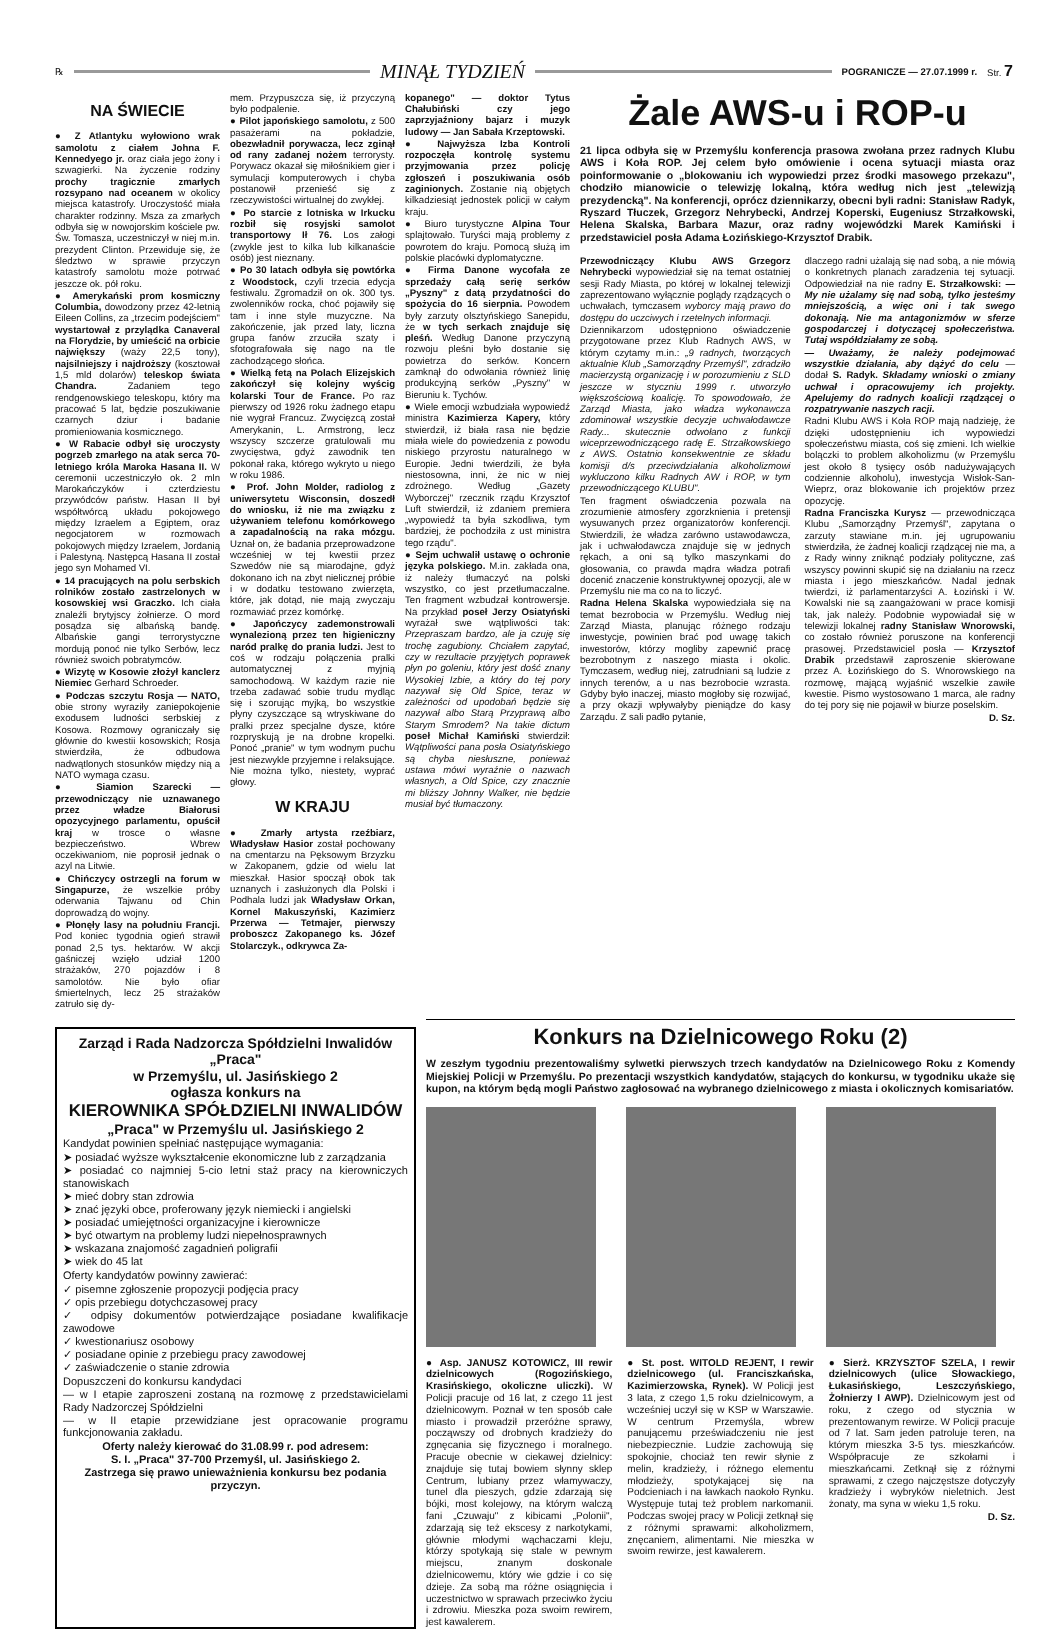℞
MINĄŁ TYDZIEŃ
POGRANICZE — 27.07.1999 r. Str. 7
NA ŚWIECIE
● Z Atlantyku wyłowiono wrak samolotu z ciałem Johna F. Kennedyego jr. oraz ciała jego żony i szwagierki. Na życzenie rodziny prochy tragicznie zmarłych rozsypano nad oceanem w okolicy miejsca katastrofy. Uroczystość miała charakter rodzinny. Msza za zmarłych odbyła się w nowojorskim kościele pw. Św. Tomasza, uczestniczył w niej m.in. prezydent Clinton. Przewiduje się, że śledztwo w sprawie przyczyn katastrofy samolotu może potrwać jeszcze ok. pół roku.
● Amerykański prom kosmiczny Columbia, dowodzony przez 42-letnią Eileen Collins, za „trzecim podejściem" wystartował z przylądka Canaveral na Florydzie, by umieścić na orbicie największy (waży 22,5 tony), najsilniejszy i najdroższy (kosztował 1,5 mld dolarów) teleskop świata Chandra. Zadaniem tego rendgenowskiego teleskopu, który ma pracować 5 lat, będzie poszukiwanie czarnych dziur i badanie promieniowania kosmicznego.
● W Rabacie odbył się uroczysty pogrzeb zmarłego na atak serca 70-letniego króla Maroka Hasana II. W ceremonii uczestniczyło ok. 2 mln Marokańczyków i czterdziestu przywódców państw. Hasan II był współtwórcą układu pokojowego między Izraelem a Egiptem, oraz negocjatorem w rozmowach pokojowych między Izraelem, Jordanią i Palestyną. Następcą Hasana II został jego syn Mohamed VI.
● 14 pracujących na polu serbskich rolników zostało zastrzelonych w kosowskiej wsi Graczko. Ich ciała znaleźli brytyjscy żołnierze. O mord posądza się albańską bandę. Albańskie gangi terrorystyczne mordują ponoć nie tylko Serbów, lecz również swoich pobratymców.
● Wizytę w Kosowie złożył kanclerz Niemiec Gerhard Schroeder.
● Podczas szczytu Rosja — NATO, obie strony wyraziły zaniepokojenie exodusem ludności serbskiej z Kosowa. Rozmowy ograniczały się głównie do kwestii kosowskich; Rosja stwierdziła, że odbudowa nadwątlonych stosunków między nią a NATO wymaga czasu.
● Siamion Szarecki — przewodniczący nie uznawanego przez władze Białorusi opozycyjnego parlamentu, opuścił kraj w trosce o własne bezpieczeństwo. Wbrew oczekiwaniom, nie poprosił jednak o azyl na Litwie.
● Chińczycy ostrzegli na forum w Singapurze, że wszelkie próby oderwania Tajwanu od Chin doprowadzą do wojny.
● Płonęły lasy na południu Francji. Pod koniec tygodnia ogień strawił ponad 2,5 tys. hektarów. W akcji gaśniczej wzięło udział 1200 strażaków, 270 pojazdów i 8 samolotów. Nie było ofiar śmiertelnych, lecz 25 strażaków zatruło się dy-
mem. Przypuszcza się, iż przyczyną było podpalenie.
● Pilot japońskiego samolotu, z 500 pasażerami na pokładzie, obezwładnił porywacza, lecz zginął od rany zadanej nożem terrorysty. Porywacz okazał się miłośnikiem gier i symulacji komputerowych i chyba postanowił przenieść się z rzeczywistości wirtualnej do zwykłej.
● Po starcie z lotniska w Irkucku rozbił się rosyjski samolot transportowy Ił 76. Los załogi (zwykle jest to kilka lub kilkanaście osób) jest nieznany.
● Po 30 latach odbyła się powtórka z Woodstock, czyli trzecia edycja festiwalu. Zgromadził on ok. 300 tys. zwolenników rocka, choć pojawiły się tam i inne style muzyczne. Na zakończenie, jak przed laty, liczna grupa fanów zrzuciła szaty i sfotografowała się nago na tle zachodzącego słońca.
● Wielką fetą na Polach Elizejskich zakończył się kolejny wyścig kolarski Tour de France. Po raz pierwszy od 1926 roku żadnego etapu nie wygrał Francuz. Zwycięzcą został Amerykanin, L. Armstrong, lecz wszyscy szczerze gratulowali mu zwycięstwa, gdyż zawodnik ten pokonał raka, którego wykryto u niego w roku 1986.
● Prof. John Molder, radiolog z uniwersytetu Wisconsin, doszedł do wniosku, iż nie ma związku z używaniem telefonu komórkowego a zapadalnością na raka mózgu. Uznał on, że badania przeprowadzone wcześniej w tej kwestii przez Szwedów nie są miarodajne, gdyż dokonano ich na zbyt nielicznej próbie i w dodatku testowano zwierzęta, które, jak dotąd, nie mają zwyczaju rozmawiać przez komórkę.
● Japończycy zademonstrowali wynalezioną przez ten higieniczny naród pralkę do prania ludzi. Jest to coś w rodzaju połączenia pralki automatycznej z myjnią samochodową. W każdym razie nie trzeba zadawać sobie trudu mydląc się i szorując myjką, bo wszystkie płyny czyszczące są wtryskiwane do pralki przez specjalne dysze, które rozpryskują je na drobne kropelki. Ponoć „pranie" w tym wodnym puchu jest niezwykle przyjemne i relaksujące. Nie można tylko, niestety, wyprać głowy.
W KRAJU
● Zmarły artysta rzeźbiarz, Władysław Hasior został pochowany na cmentarzu na Pęksowym Brzyzku w Zakopanem, gdzie od wielu lat mieszkał. Hasior spoczął obok tak uznanych i zasłużonych dla Polski i Podhala ludzi jak Władysław Orkan, Kornel Makuszyński, Kazimierz Przerwa — Tetmajer, pierwszy proboszcz Zakopanego ks. Józef Stolarczyk., odkrywca Za-
kopanego" — doktor Tytus Chałubiński czy jego zaprzyjaźniony bajarz i muzyk ludowy — Jan Sabała Krzeptowski.
● Najwyższa Izba Kontroli rozpoczęła kontrolę systemu przyjmowania przez policję zgłoszeń i poszukiwania osób zaginionych. Zostanie nią objętych kilkadziesiąt jednostek policji w całym kraju.
● Biuro turystyczne Alpina Tour splajtowało. Turyści mają problemy z powrotem do kraju. Pomocą służą im polskie placówki dyplomatyczne.
● Firma Danone wycofała ze sprzedaży całą serię serków „Pyszny" z datą przydatności do spożycia do 16 sierpnia. Powodem były zarzuty olsztyńskiego Sanepidu, że w tych serkach znajduje się pleśń. Według Danone przyczyną rozwoju pleśni było dostanie się powietrza do serków. Koncern zamknął do odwołania również linię produkcyjną serków „Pyszny" w Bieruniu k. Tychów.
● Wiele emocji wzbudziała wypowiedź ministra Kazimierza Kapery, który stwierdził, iż biała rasa nie będzie miała wiele do powiedzenia z powodu niskiego przyrostu naturalnego w Europie. Jedni twierdzili, że była niestosowna, inni, że nic w niej zdrożnego. Według „Gazety Wyborczej" rzecznik rządu Krzysztof Luft stwierdził, iż zdaniem premiera „wypowiedź ta była szkodliwa, tym bardziej, że pochodziła z ust ministra tego rządu".
● Sejm uchwalił ustawę o ochronie języka polskiego. M.in. zakłada ona, iż należy tłumaczyć na polski wszystko, co jest przetłumaczalne. Ten fragment wzbudzał kontrowersje. Na przykład poseł Jerzy Osiatyński wyrażał swe wątpliwości tak: Przepraszam bardzo, ale ja czuję się trochę zagubiony. Chciałem zapytać, czy w rezultacie przyjętych poprawek płyn po goleniu, który jest dość znany Wysokiej Izbie, a który do tej pory nazywał się Old Spice, teraz w zależności od upodobań będzie się nazywał albo Starą Przyprawą albo Starym Smrodem? Na takie dictum poseł Michał Kamiński stwierdził: Wątpliwości pana posła Osiatyńskiego są chyba niesłuszne, ponieważ ustawa mówi wyraźnie o nazwach własnych, a Old Spice, czy znacznie mi bliższy Johnny Walker, nie będzie musiał być tłumaczony.
Żale AWS-u i ROP-u
21 lipca odbyła się w Przemyślu konferencja prasowa zwołana przez radnych Klubu AWS i Koła ROP. Jej celem było omówienie i ocena sytuacji miasta oraz poinformowanie o „blokowaniu ich wypowiedzi przez środki masowego przekazu", chodziło mianowicie o telewizję lokalną, która według nich jest „telewizją prezydencką". Na konferencji, oprócz dziennikarzy, obecni byli radni: Stanisław Radyk, Ryszard Tłuczek, Grzegorz Nehrybecki, Andrzej Koperski, Eugeniusz Strzałkowski, Helena Skalska, Barbara Mazur, oraz radny wojewódzki Marek Kamiński i przedstawiciel posła Adama Łozińskiego-Krzysztof Drabik.
Przewodniczący Klubu AWS Grzegorz Nehrybecki wypowiedział się na temat ostatniej sesji Rady Miasta, po której w lokalnej telewizji zaprezentowano wyłącznie poglądy rządzących o uchwałach, tymczasem wyborcy mają prawo do dostępu do uczciwych i rzetelnych informacji.
Dziennikarzom udostępniono oświadczenie przygotowane przez Klub Radnych AWS, w którym czytamy m.in.: „9 radnych, tworzących aktualnie Klub „Samorządny Przemyśl", zdradziło macierzystą organizację i w porozumieniu z SLD jeszcze w styczniu 1999 r. utworzyło większościową koalicję. To spowodowało, że Zarząd Miasta, jako władza wykonawcza zdominował wszystkie decyzje uchwałodawcze Rady... skutecznie odwołano z funkcji wiceprzewodniczącego radę E. Strzałkowskiego z AWS. Ostatnio konsekwentnie ze składu komisji d/s przeciwdziałania alkoholizmowi wykluczono kilku Radnych AW i ROP, w tym przewodniczącego KLUBU".
Ten fragment oświadczenia pozwala na zrozumienie atmosfery zgorzknienia i pretensji wysuwanych przez organizatorów konferencji. Stwierdzili, że władza zarówno ustawodawcza, jak i uchwałodawcza znajduje się w jednych rękach, a oni są tylko maszynkami do głosowania, co prawda mądra władza potrafi docenić znaczenie konstruktywnej opozycji, ale w Przemyślu nie ma co na to liczyć.
Radna Helena Skalska wypowiedziała się na temat bezrobocia w Przemyślu. Według niej Zarząd Miasta, planując różnego rodzaju inwestycje, powinien brać pod uwagę takich inwestorów, którzy mogliby zapewnić pracę bezrobotnym z naszego miasta i okolic. Tymczasem, według niej, zatrudniani są ludzie z innych terenów, a u nas bezrobocie wzrasta. Gdyby było inaczej, miasto mogłoby się rozwijać, a przy okazji wpływałyby pieniądze do kasy Zarządu. Z sali padło pytanie,
dlaczego radni użalają się nad sobą, a nie mówią o konkretnych planach zaradzenia tej sytuacji. Odpowiedział na nie radny E. Strzałkowski: — My nie użalamy się nad sobą, tylko jesteśmy mniejszością, a więc oni i tak swego dokonają. Nie ma antagonizmów w sferze gospodarczej i dotyczącej społeczeństwa. Tutaj współdziałamy ze sobą.
— Uważamy, że należy podejmować wszystkie działania, aby dążyć do celu — dodał S. Radyk. Składamy wnioski o zmiany uchwał i opracowujemy ich projekty. Apelujemy do radnych koalicji rządzącej o rozpatrywanie naszych racji.
Radni Klubu AWS i Koła ROP mają nadzieję, że dzięki udostępnieniu ich wypowiedzi społeczeństwu miasta, coś się zmieni. Ich wielkie bolączki to problem alkoholizmu (w Przemyślu jest około 8 tysięcy osób nadużywających codziennie alkoholu), inwestycja Wisłok-San-Wieprz, oraz blokowanie ich projektów przez opozycję.
Radna Franciszka Kurysz — przewodnicząca Klubu „Samorządny Przemyśl", zapytana o zarzuty stawiane m.in. jej ugrupowaniu stwierdziła, że żadnej koalicji rządzącej nie ma, a z Rady winny zniknąć podziały polityczne, zaś wszyscy powinni skupić się na działaniu na rzecz miasta i jego mieszkańców. Nadal jednak twierdzi, iż parlamentarzyści A. Łoziński i W. Kowalski nie są zaangażowani w prace komisji tak, jak należy. Podobnie wypowiadał się w telewizji lokalnej radny Stanisław Wnorowski, co zostało również poruszone na konferencji prasowej. Przedstawiciel posła — Krzysztof Drabik przedstawił zaproszenie skierowane przez A. Łozińskiego do S. Wnorowskiego na rozmowę, mającą wyjaśnić wszelkie zawiłe kwestie. Pismo wystosowano 1 marca, ale radny do tej pory się nie pojawił w biurze poselskim.
D. Sz.
Zarząd i Rada Nadzorcza Spółdzielni Inwalidów „Praca"
w Przemyślu, ul. Jasińskiego 2
ogłasza konkurs na
KIEROWNIKA SPÓŁDZIELNI INWALIDÓW
„Praca" w Przemyślu ul. Jasińskiego 2
Kandydat powinien spełniać następujące wymagania:
➤ posiadać wyższe wykształcenie ekonomiczne lub z zarządzania
➤ posiadać co najmniej 5-cio letni staż pracy na kierowniczych stanowiskach
➤ mieć dobry stan zdrowia
➤ znać języki obce, proferowany język niemiecki i angielski
➤ posiadać umiejętności organizacyjne i kierownicze
➤ być otwartym na problemy ludzi niepełnosprawnych
➤ wskazana znajomość zagadnień poligrafii
➤ wiek do 45 lat
Oferty kandydatów powinny zawierać:
✓ pisemne zgłoszenie propozycji podjęcia pracy
✓ opis przebiegu dotychczasowej pracy
✓ odpisy dokumentów potwierdzające posiadane kwalifikacje zawodowe
✓ kwestionariusz osobowy
✓ posiadane opinie z przebiegu pracy zawodowej
✓ zaświadczenie o stanie zdrowia
Dopuszczeni do konkursu kandydaci
— w I etapie zaproszeni zostaną na rozmowę z przedstawicielami Rady Nadzorczej Spółdzielni
— w II etapie przewidziane jest opracowanie programu funkcjonowania zakładu.
Oferty należy kierować do 31.08.99 r. pod adresem:
S. I. „Praca" 37-700 Przemyśl, ul. Jasińskiego 2.
Zastrzega się prawo unieważnienia konkursu bez podania przyczyn.
Konkurs na Dzielnicowego Roku (2)
W zeszłym tygodniu prezentowaliśmy sylwetki pierwszych trzech kandydatów na Dzielnicowego Roku z Komendy Miejskiej Policji w Przemyślu. Po prezentacji wszystkich kandydatów, stających do konkursu, w tygodniku ukaże się kupon, na którym będą mogli Państwo zagłosować na wybranego dzielnicowego z miasta i okolicznych komisariatów.
● Asp. JANUSZ KOTOWICZ, III rewir dzielnicowych (Rogozińskiego, Krasińskiego, okoliczne uliczki). W Policji pracuje od 16 lat, z czego 11 jest dzielnicowym. Poznał w ten sposób całe miasto i prowadził przeróżne sprawy, począwszy od drobnych kradzieży do zgnęcania się fizycznego i moralnego. Pracuje obecnie w ciekawej dzielnicy: znajduje się tutaj bowiem słynny sklep Centrum, lubiany przez włamywaczy, tunel dla pieszych, gdzie zdarzają się bójki, most kolejowy, na którym walczą fani „Czuwaju" z kibicami „Polonii", zdarzają się też ekscesy z narkotykami, głównie młodymi wąchaczami kleju, którzy spotykają się stale w pewnym miejscu, znanym doskonale dzielnicowemu, który wie gdzie i co się dzieje. Za sobą ma różne osiągnięcia i uczestnictwo w sprawach przeciwko życiu i zdrowiu. Mieszka poza swoim rewirem, jest kawalerem.
● St. post. WITOLD REJENT, I rewir dzielnicowego (ul. Franciszkańska, Kazimierzowska, Rynek). W Policji jest 3 lata, z czego 1,5 roku dzielnicowym, a wcześniej uczył się w KSP w Warszawie. W centrum Przemyśla, wbrew panującemu przeświadczeniu nie jest niebezpiecznie. Ludzie zachowują się spokojnie, chociaż ten rewir słynie z melin, kradzieży, i różnego elementu młodzieży, spotykającej się na Podcieniach i na ławkach naokoło Rynku. Występuje tutaj też problem narkomanii. Podczas swojej pracy w Policji zetknął się z różnymi sprawami: alkoholizmem, znęcaniem, alimentami. Nie mieszka w swoim rewirze, jest kawalerem.
● Sierż. KRZYSZTOF SZELA, I rewir dzielnicowych (ulice Słowackiego, Łukasińskiego, Leszczyńskiego, Żołnierzy I AWP). Dzielnicowym jest od roku, z czego od stycznia w prezentowanym rewirze. W Policji pracuje od 7 lat. Sam jeden patroluje teren, na którym mieszka 3-5 tys. mieszkańców. Współpracuje ze szkołami i mieszkańcami. Zetknął się z różnymi sprawami, z czego najczęstsze dotyczyły kradzieży i wybryków nieletnich. Jest żonaty, ma syna w wieku 1,5 roku.
D. Sz.